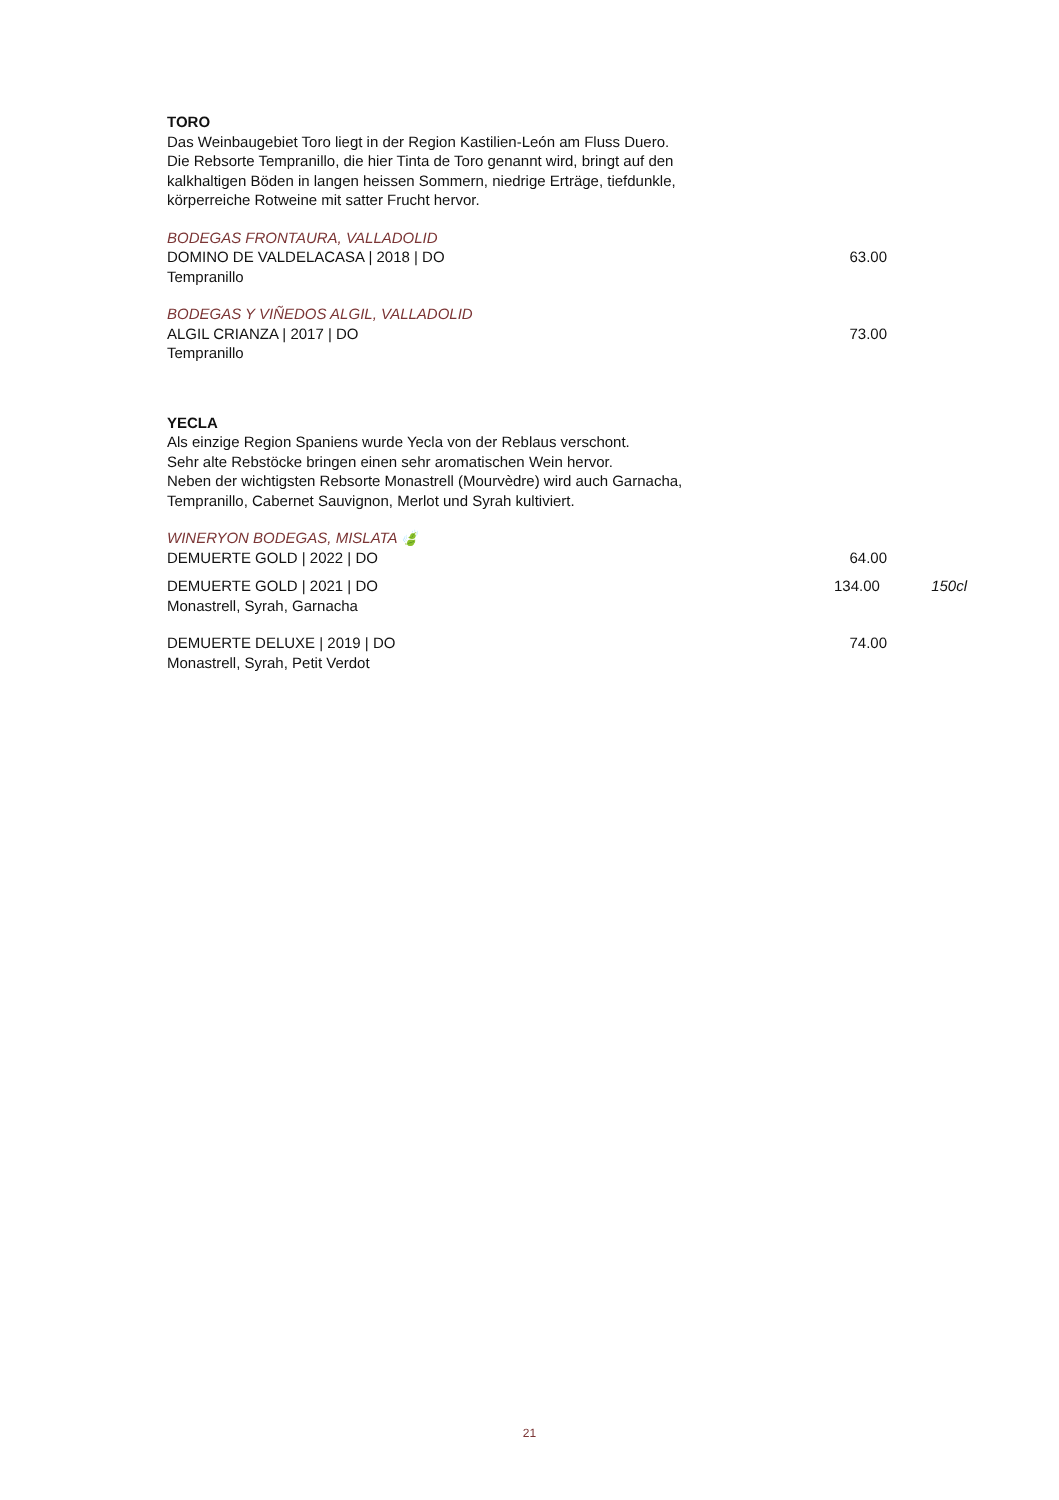TORO
Das Weinbaugebiet Toro liegt in der Region Kastilien-León am Fluss Duero.
Die Rebsorte Tempranillo, die hier Tinta de Toro genannt wird, bringt auf den
kalkhaltigen Böden in langen heissen Sommern, niedrige Erträge, tiefdunkle,
körperreiche Rotweine mit satter Frucht hervor.
BODEGAS FRONTAURA, VALLADOLID
DOMINO DE VALDELACASA | 2018 | DO 63.00
Tempranillo
BODEGAS Y VIÑEDOS ALGIL, VALLADOLID
ALGIL CRIANZA | 2017 | DO 73.00
Tempranillo
YECLA
Als einzige Region Spaniens wurde Yecla von der Reblaus verschont.
Sehr alte Rebstöcke bringen einen sehr aromatischen Wein hervor.
Neben der wichtigsten Rebsorte Monastrell (Mourvèdre) wird auch Garnacha,
Tempranillo, Cabernet Sauvignon, Merlot und Syrah kultiviert.
WINERYON BODEGAS, MISLATA 🍃
DEMUERTE GOLD | 2022 | DO 64.00
DEMUERTE GOLD | 2021 | DO 134.00 150cl
Monastrell, Syrah, Garnacha
DEMUERTE DELUXE | 2019 | DO 74.00
Monastrell, Syrah, Petit Verdot
21